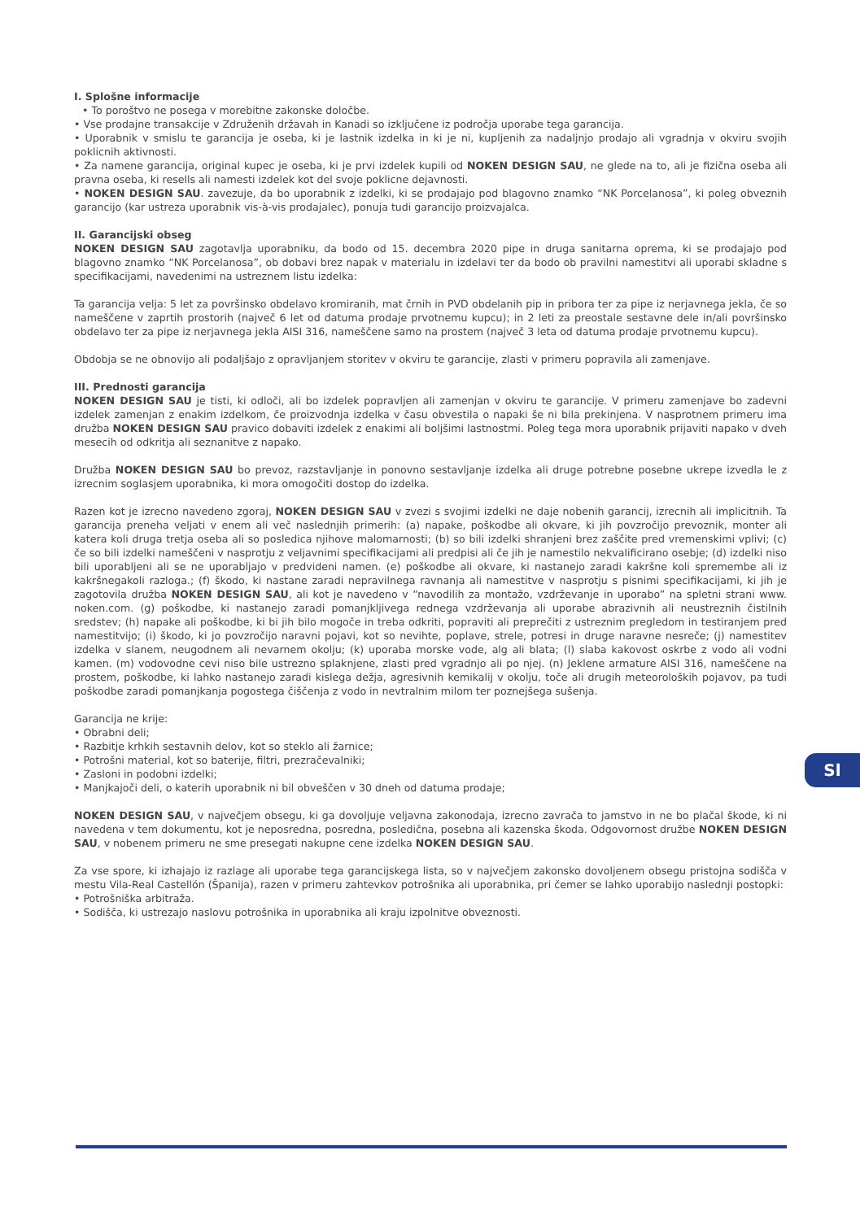I. Splošne informacije
• To poroštvo ne posega v morebitne zakonske določbe.
• Vse prodajne transakcije v Združenih državah in Kanadi so izključene iz področja uporabe tega garancija.
• Uporabnik v smislu te garancija je oseba, ki je lastnik izdelka in ki je ni, kupljenih za nadaljnjo prodajo ali vgradnja v okviru svojih poklicnih aktivnosti.
• Za namene garancija, original kupec je oseba, ki je prvi izdelek kupili od NOKEN DESIGN SAU, ne glede na to, ali je fizična oseba ali pravna oseba, ki resells ali namesti izdelek kot del svoje poklicne dejavnosti.
• NOKEN DESIGN SAU. zavezuje, da bo uporabnik z izdelki, ki se prodajajo pod blagovno znamko “NK Porcelanosa”, ki poleg obveznih garancijo (kar ustreza uporabnik vis-à-vis prodajalec), ponuja tudi garancijo proizvajalca.
II. Garancijski obseg
NOKEN DESIGN SAU zagotavlja uporabniku, da bodo od 15. decembra 2020 pipe in druga sanitarna oprema, ki se prodajajo pod blagovno znamko “NK Porcelanosa”, ob dobavi brez napak v materialu in izdelavi ter da bodo ob pravilni namestitvi ali uporabi skladne s specifikacijami, navedenimi na ustreznem listu izdelka:
Ta garancija velja: 5 let za površinsko obdelavo kromiranih, mat črnih in PVD obdelanih pip in pribora ter za pipe iz nerjavnega jekla, če so nameščene v zaprtih prostorih (največ 6 let od datuma prodaje prvotnemu kupcu); in 2 leti za preostale sestavne dele in/ali površinsko obdelavo ter za pipe iz nerjavnega jekla AISI 316, nameščene samo na prostem (največ 3 leta od datuma prodaje prvotnemu kupcu).
Obdobja se ne obnovijo ali podaljšajo z opravljanjem storitev v okviru te garancije, zlasti v primeru popravila ali zamenjave.
III. Prednosti garancija
NOKEN DESIGN SAU je tisti, ki odloči, ali bo izdelek popravljen ali zamenjan v okviru te garancije. V primeru zamenjave bo zadevni izdelek zamenjan z enakim izdelkom, če proizvodnja izdelka v času obvestila o napaki še ni bila prekinjena. V nasprotnem primeru ima družba NOKEN DESIGN SAU pravico dobaviti izdelek z enakimi ali boljšimi lastnostmi. Poleg tega mora uporabnik prijaviti napako v dveh mesecih od odkritja ali seznanitve z napako.
Družba NOKEN DESIGN SAU bo prevoz, razstavljanje in ponovno sestavljanje izdelka ali druge potrebne posebne ukrepe izvedla le z izrecnim soglasjem uporabnika, ki mora omogočiti dostop do izdelka.
Razen kot je izrecno navedeno zgoraj, NOKEN DESIGN SAU v zvezi s svojimi izdelki ne daje nobenih garancij, izrecnih ali implicitnih. Ta garancija preneha veljati v enem ali več naslednjih primerih: (a) napake, poškodbe ali okvare, ki jih povzročijo prevoznik, monter ali katera koli druga tretja oseba ali so posledica njihove malomarnosti; (b) so bili izdelki shranjeni brez zaščite pred vremenskimi vplivi; (c) če so bili izdelki nameščeni v nasprotju z veljavnimi specifikacijami ali predpisi ali če jih je namestilo nekvalificirano osebje; (d) izdelki niso bili uporabljeni ali se ne uporabljajo v predvideni namen. (e) poškodbe ali okvare, ki nastanejo zaradi kakršne koli spremembe ali iz kakršnegakoli razloga.; (f) škodo, ki nastane zaradi nepravilnega ravnanja ali namestitve v nasprotju s pisnimi specifikacijami, ki jih je zagotovila družba NOKEN DESIGN SAU, ali kot je navedeno v “navodilih za montažo, vzdrževanje in uporabo” na spletni strani www. noken.com. (g) poškodbe, ki nastanejo zaradi pomanjkljivega rednega vzdrževanja ali uporabe abrazivnih ali neustreznih čistilnih sredstev; (h) napake ali poškodbe, ki bi jih bilo mogoče in treba odkriti, popraviti ali preprečiti z ustreznim pregledom in testiranjem pred namestitvijo; (i) škodo, ki jo povzročijo naravni pojavi, kot so nevihte, poplave, strele, potresi in druge naravne nesreče; (j) namestitev izdelka v slanem, neugodnem ali nevarnem okolju; (k) uporaba morske vode, alg ali blata; (l) slaba kakovost oskrbe z vodo ali vodni kamen. (m) vodovodne cevi niso bile ustrezno splaknjene, zlasti pred vgradnjo ali po njej. (n) Jeklene armature AISI 316, nameščene na prostem, poškodbe, ki lahko nastanejo zaradi kislega dežja, agresivnih kemikalij v okolju, toče ali drugih meteoroloških pojavov, pa tudi poškodbe zaradi pomanjkanja pogostega čiščenja z vodo in nevtralnim milom ter poznejšega sušenja.
Garancija ne krije:
• Obrabni deli;
• Razbitje krhkih sestavnih delov, kot so steklo ali žarnice;
• Potrošni material, kot so baterije, filtri, prezračevalniki;
• Zasloni in podobni izdelki;
• Manjkajoči deli, o katerih uporabnik ni bil obveščen v 30 dneh od datuma prodaje;
NOKEN DESIGN SAU, v največjem obsegu, ki ga dovoljuje veljavna zakonodaja, izrecno zavrača to jamstvo in ne bo plačal škode, ki ni navedena v tem dokumentu, kot je neposredna, posredna, posledična, posebna ali kazenska škoda. Odgovornost družbe NOKEN DESIGN SAU, v nobenem primeru ne sme presegati nakupne cene izdelka NOKEN DESIGN SAU.
Za vse spore, ki izhajajo iz razlage ali uporabe tega garancijskega lista, so v največjem zakonsko dovoljenem obsegu pristojna sodišča v mestu Vila-Real Castellón (Španija), razen v primeru zahtevkov potrošnika ali uporabnika, pri čemer se lahko uporabijo naslednji postopki:
• Potrošniška arbitraža.
• Sodišča, ki ustrezajo naslovu potrošnika in uporabnika ali kraju izpolnitve obveznosti.
Sl